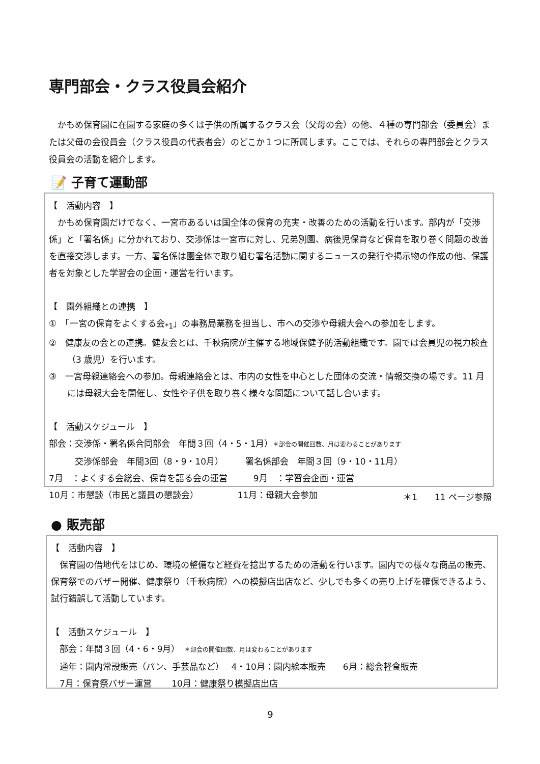専門部会・クラス役員会紹介
　かもめ保育園に在園する家庭の多くは子供の所属するクラス会（父母の会）の他、４種の専門部会（委員会）または父母の会役員会（クラス役員の代表者会）のどこか１つに所属します。ここでは、それらの専門部会とクラス役員会の活動を紹介します。
📝 子育て運動部
【　活動内容　】
　かもめ保育園だけでなく、一宮市あるいは国全体の保育の充実・改善のための活動を行います。部内が「交渉係」と「署名係」に分かれており、交渉係は一宮市に対し、兄弟別園、病後児保育など保育を取り巻く問題の改善を直接交渉します。一方、署名係は園全体で取り組む署名活動に関するニュースの発行や掲示物の作成の他、保護者を対象とした学習会の企画・運営を行います。
【　園外組織との連携　】
①　「一宮の保育をよくする会<sub>*1</sub>」の事務局業務を担当し、市への交渉や母親大会への参加をします。
②　健康友の会との連携。健友会とは、千秋病院が主催する地域保健予防活動組織です。園では会員児の視力検査（3 歳児）を行います。
③　一宮母親連絡会への参加。母親連絡会とは、市内の女性を中心とした団体の交流・情報交換の場です。11 月には母親大会を開催し、女性や子供を取り巻く様々な問題について話し合います。
【　活動スケジュール　】
部会：交渉係・署名係合同部会　年間３回（4・5・1月）＊部会の開催回数、月は変わることがあります
　　　交渉係部会　年間3回（8・9・10月）　　　署名係部会　年間３回（9・10・11月）
7月　：よくする会総会、保育を語る会の運営　　　9月　：学習会企画・運営
10月：市懇談（市民と議員の懇談会）　　　　　11月：母親大会参加
＊1　　11 ページ参照
● 販売部
【　活動内容　】
　保育園の借地代をはじめ、環境の整備など経費を捻出するための活動を行います。園内での様々な商品の販売、保育祭でのバザー開催、健康祭り（千秋病院）への模擬店出店など、少しでも多くの売り上げを確保できるよう、試行錯誤して活動しています。
【　活動スケジュール　】
　部会：年間３回（4・6・9月）　＊部会の開催回数、月は変わることがあります
　通年：園内常設販売（パン、手芸品など）　 4・10月：園内絵本販売　　6月：総会軽食販売
　7月：保育祭バザー運営　　 10月：健康祭り模擬店出店
9